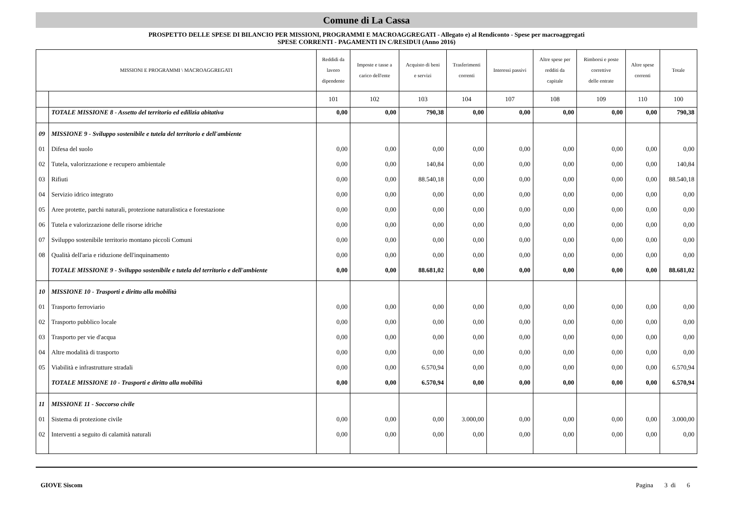Comune di La Cassa
PROSPETTO DELLE SPESE DI BILANCIO PER MISSIONI, PROGRAMMI E MACROAGGREGATI - Allegato e) al Rendiconto - Spese per macroaggregati
SPESE CORRENTI - PAGAMENTI IN C/RESIDUI (Anno 2016)
| MISSIONI E PROGRAMMI \ MACROAGGREGATI | | Reddidi da lavoro dipendente | Imposte e tasse a carico dell'ente | Acquisto di beni e servizi | Trasferimenti correnti | Interessi passivi | Altre spese per redditi da capitale | Rimborsi e poste correttive delle entrate | Altre spese correnti | Totale |
| --- | --- | --- | --- | --- | --- | --- | --- | --- | --- | --- |
| | | 101 | 102 | 103 | 104 | 107 | 108 | 109 | 110 | 100 |
| | TOTALE MISSIONE 8 - Assetto del territorio ed edilizia abitativa | 0,00 | 0,00 | 790,38 | 0,00 | 0,00 | 0,00 | 0,00 | 0,00 | 790,38 |
| 09 | MISSIONE 9 - Sviluppo sostenibile e tutela del territorio e dell'ambiente | | | | | | | | | |
| 01 | Difesa del suolo | 0,00 | 0,00 | 0,00 | 0,00 | 0,00 | 0,00 | 0,00 | 0,00 | 0,00 |
| 02 | Tutela, valorizzazione e recupero ambientale | 0,00 | 0,00 | 140,84 | 0,00 | 0,00 | 0,00 | 0,00 | 0,00 | 140,84 |
| 03 | Rifiuti | 0,00 | 0,00 | 88.540,18 | 0,00 | 0,00 | 0,00 | 0,00 | 0,00 | 88.540,18 |
| 04 | Servizio idrico integrato | 0,00 | 0,00 | 0,00 | 0,00 | 0,00 | 0,00 | 0,00 | 0,00 | 0,00 |
| 05 | Aree protette, parchi naturali, protezione naturalistica e forestazione | 0,00 | 0,00 | 0,00 | 0,00 | 0,00 | 0,00 | 0,00 | 0,00 | 0,00 |
| 06 | Tutela e valorizzazione delle risorse idriche | 0,00 | 0,00 | 0,00 | 0,00 | 0,00 | 0,00 | 0,00 | 0,00 | 0,00 |
| 07 | Sviluppo sostenibile territorio montano piccoli Comuni | 0,00 | 0,00 | 0,00 | 0,00 | 0,00 | 0,00 | 0,00 | 0,00 | 0,00 |
| 08 | Qualità dell'aria e riduzione dell'inquinamento | 0,00 | 0,00 | 0,00 | 0,00 | 0,00 | 0,00 | 0,00 | 0,00 | 0,00 |
| | TOTALE MISSIONE 9 - Sviluppo sostenibile e tutela del territorio e dell'ambiente | 0,00 | 0,00 | 88.681,02 | 0,00 | 0,00 | 0,00 | 0,00 | 0,00 | 88.681,02 |
| 10 | MISSIONE 10 - Trasporti e diritto alla mobilità | | | | | | | | | |
| 01 | Trasporto ferroviario | 0,00 | 0,00 | 0,00 | 0,00 | 0,00 | 0,00 | 0,00 | 0,00 | 0,00 |
| 02 | Trasporto pubblico locale | 0,00 | 0,00 | 0,00 | 0,00 | 0,00 | 0,00 | 0,00 | 0,00 | 0,00 |
| 03 | Trasporto per vie d'acqua | 0,00 | 0,00 | 0,00 | 0,00 | 0,00 | 0,00 | 0,00 | 0,00 | 0,00 |
| 04 | Altre modalità di trasporto | 0,00 | 0,00 | 0,00 | 0,00 | 0,00 | 0,00 | 0,00 | 0,00 | 0,00 |
| 05 | Viabilità e infrastrutture stradali | 0,00 | 0,00 | 6.570,94 | 0,00 | 0,00 | 0,00 | 0,00 | 0,00 | 6.570,94 |
| | TOTALE MISSIONE 10 - Trasporti e diritto alla mobilità | 0,00 | 0,00 | 6.570,94 | 0,00 | 0,00 | 0,00 | 0,00 | 0,00 | 6.570,94 |
| 11 | MISSIONE 11 - Soccorso civile | | | | | | | | | |
| 01 | Sistema di protezione civile | 0,00 | 0,00 | 0,00 | 3.000,00 | 0,00 | 0,00 | 0,00 | 0,00 | 3.000,00 |
| 02 | Interventi a seguito di calamità naturali | 0,00 | 0,00 | 0,00 | 0,00 | 0,00 | 0,00 | 0,00 | 0,00 | 0,00 |
GIOVE Siscom Pagina 3 di 6